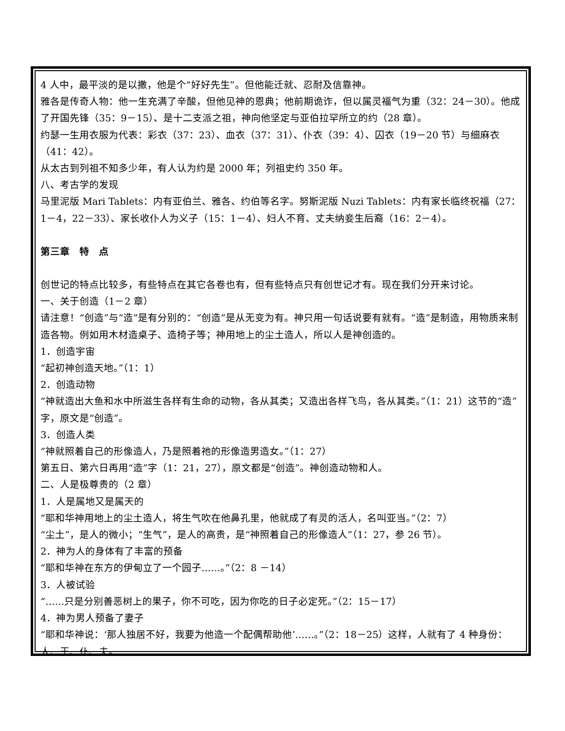4 人中，最平淡的是以撒，他是个“好好先生”。但他能迁就、忍耐及信靠神。
雅各是传奇人物：他一生充满了辛酸，但他见神的恩典；他前期诡诈，但以属灵福气为重（32：24－30）。他成了开国先锋（35：9－15）、是十二支派之祖，神向他坚定与亚伯拉罕所立的约（28 章）。
约瑟一生用衣服为代表：彩衣（37：23）、血衣（37：31）、仆衣（39：4）、囚衣（19－20 节）与细麻衣（41：42）。
从太古到列祖不知多少年，有人认为约是 2000 年；列祖史约 350 年。
八、考古学的发现
马里泥版 Mari Tablets：内有亚伯兰、雅各、约伯等名字。努斯泥版 Nuzi Tablets：内有家长临终祝福（27：1－4，22－33）、家长收仆人为义子（15：1－4）、妇人不育、丈夫纳妾生后裔（16：2－4）。
第三章　特　点
创世记的特点比较多，有些特点在其它各卷也有，但有些特点只有创世记才有。现在我们分开来讨论。
一、关于创造（1－2 章）
请注意！“创造”与“造”是有分别的：“创造”是从无变为有。神只用一句话说要有就有。“造”是制造，用物质来制造各物。例如用木材造桌子、造椅子等；神用地上的尘土造人，所以人是神创造的。
1．创造宇宙
“起初神创造天地。”（1：1）
2．创造动物
“神就造出大鱼和水中所滋生各样有生命的动物，各从其类；又造出各样飞鸟，各从其类。”（1：21）这节的“造”字，原文是“创造”。
3．创造人类
“神就照着自己的形像造人，乃是照着祂的形像造男造女。”（1：27）
第五日、第六日再用“造”字（1：21，27），原文都是“创造”。神创造动物和人。
二、人是极尊贵的（2 章）
1．人是属地又是属天的
“耶和华神用地上的尘土造人，将生气吹在他鼻孔里，他就成了有灵的活人，名叫亚当。”（2：7）
“尘土”，是人的微小；“生气”，是人的高贵，是“神照着自己的形像造人”（1：27，参 26 节）。
2．神为人的身体有了丰富的预备
“耶和华神在东方的伊甸立了一个园子……。”（2：8 －14）
3．人被试验
“……只是分别善恶树上的果子，你不可吃，因为你吃的日子必定死。”（2：15－17）
4．神为男人预备了妻子
“耶和华神说：‘那人独居不好，我要为他造一个配偶帮助他’……。”（2：18－25）这样，人就有了 4 种身份：人、王、仆、夫。